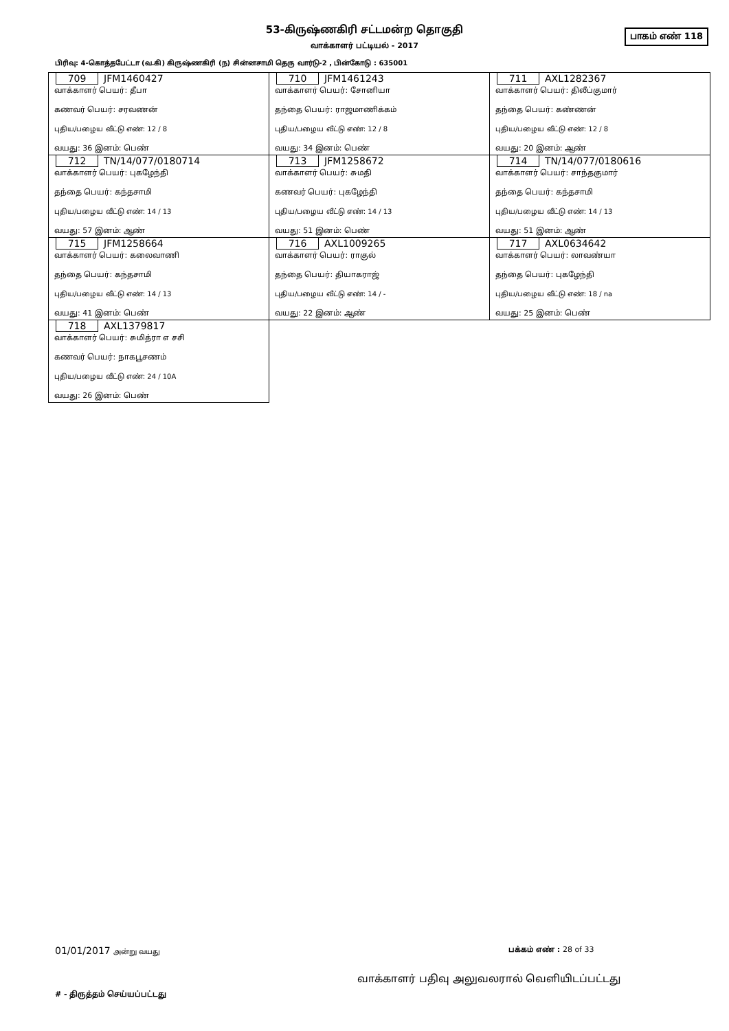53-கிருஷ்ணகிரி சட்டமன்ற தொகுதி
பாகம் எண் 118
வாக்காளர் பட்டியல் - 2017
பிரிவு: 4-கொத்தபேட்டா (வ.கி) கிருஷ்ணகிரி (ந) சின்னசாமி தெரு வார்டு-2 , பின்கோடு : 635001
| 709 JFM1460427 வாக்காளர் பெயர்: தீபா கணவர் பெயர்: சரவணன் புதிய/பழைய வீட்டு எண்: 12 / 8 வயது: 36 இனம்: பெண் | 710 JFM1461243 வாக்காளர் பெயர்: சோனியா தந்தை பெயர்: ராஜமாணிக்கம் புதிய/பழைய வீட்டு எண்: 12 / 8 வயது: 34 இனம்: பெண் | 711 AXL1282367 வாக்காளர் பெயர்: திலீப்குமார் தந்தை பெயர்: கண்ணன் புதிய/பழைய வீட்டு எண்: 12 / 8 வயது: 20 இனம்: ஆண் |
| 712 TN/14/077/0180714 வாக்காளர் பெயர்: புகழேந்தி தந்தை பெயர்: கந்தசாமி புதிய/பழைய வீட்டு எண்: 14 / 13 வயது: 57 இனம்: ஆண் | 713 JFM1258672 வாக்காளர் பெயர்: சுமதி கணவர் பெயர்: புகழேந்தி புதிய/பழைய வீட்டு எண்: 14 / 13 வயது: 51 இனம்: பெண் | 714 TN/14/077/0180616 வாக்காளர் பெயர்: சாந்தகுமார் தந்தை பெயர்: கந்தசாமி புதிய/பழைய வீட்டு எண்: 14 / 13 வயது: 51 இனம்: ஆண் |
| 715 JFM1258664 வாக்காளர் பெயர்: கலைவாணி தந்தை பெயர்: கந்தசாமி புதிய/பழைய வீட்டு எண்: 14 / 13 வயது: 41 இனம்: பெண் | 716 AXL1009265 வாக்காளர் பெயர்: ராகுல் தந்தை பெயர்: தியாகராஜ் புதிய/பழைய வீட்டு எண்: 14 / - வயது: 22 இனம்: ஆண் | 717 AXL0634642 வாக்காளர் பெயர்: லாவண்யா தந்தை பெயர்: புகழேந்தி புதிய/பழைய வீட்டு எண்: 18 / na வயது: 25 இனம்: பெண் |
| 718 AXL1379817 வாக்காளர் பெயர்: சுமித்ரா எ சசி கணவர் பெயர்: நாகபூசணம் புதிய/பழைய வீட்டு எண்: 24 / 10A வயது: 26 இனம்: பெண் | | |
01/01/2017 அன்று வயது பக்கம் எண் : 28 of 33
வாக்காளர் பதிவு அலுவலரால் வெளியிடப்பட்டது
# - திருத்தம் செய்யப்பட்டது